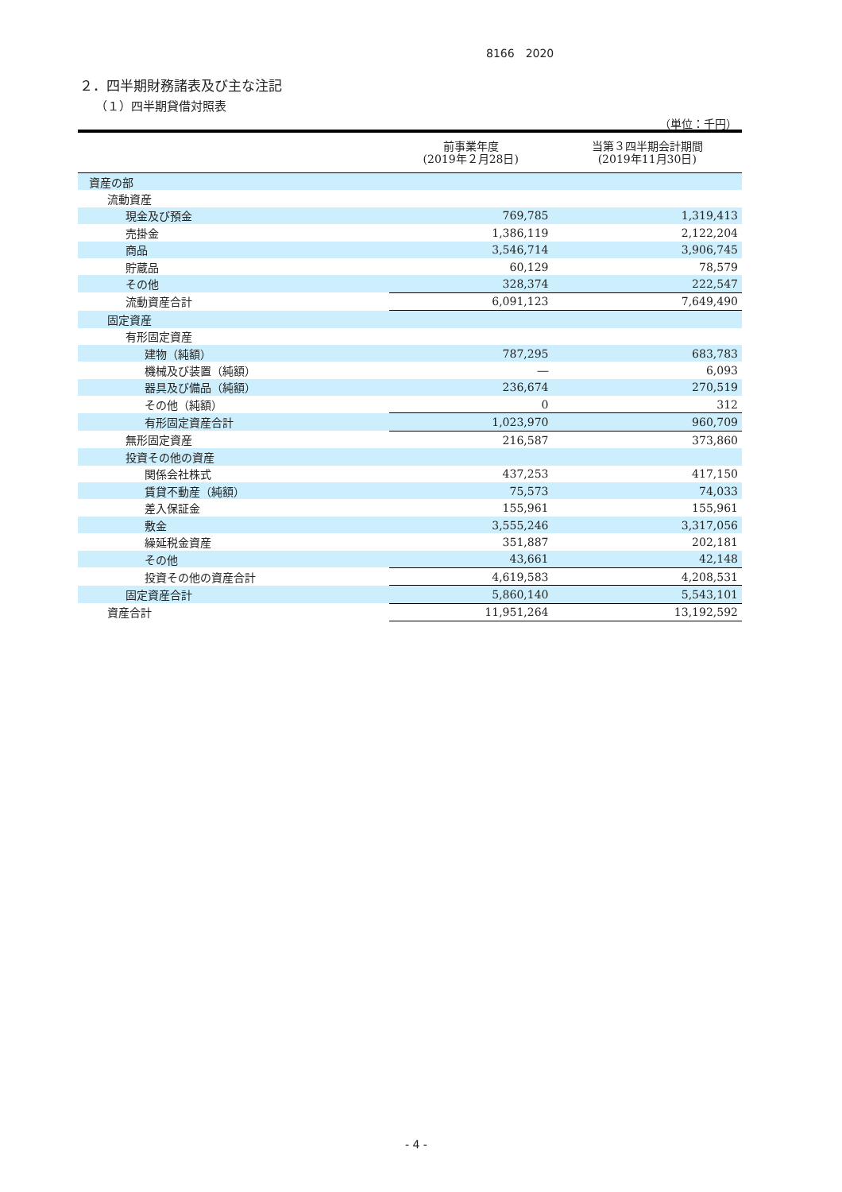8166　2020
２．四半期財務諸表及び主な注記
（１）四半期貸借対照表
（単位：千円）
| | 前事業年度 (2019年２月28日) | 当第３四半期会計期間 (2019年11月30日) |
| --- | --- | --- |
| 資産の部 | | |
| 流動資産 | | |
| 現金及び預金 | 769,785 | 1,319,413 |
| 売掛金 | 1,386,119 | 2,122,204 |
| 商品 | 3,546,714 | 3,906,745 |
| 貯蔵品 | 60,129 | 78,579 |
| その他 | 328,374 | 222,547 |
| 流動資産合計 | 6,091,123 | 7,649,490 |
| 固定資産 | | |
| 有形固定資産 | | |
| 建物（純額） | 787,295 | 683,783 |
| 機械及び装置（純額） | ― | 6,093 |
| 器具及び備品（純額） | 236,674 | 270,519 |
| その他（純額） | 0 | 312 |
| 有形固定資産合計 | 1,023,970 | 960,709 |
| 無形固定資産 | 216,587 | 373,860 |
| 投資その他の資産 | | |
| 関係会社株式 | 437,253 | 417,150 |
| 賃貸不動産（純額） | 75,573 | 74,033 |
| 差入保証金 | 155,961 | 155,961 |
| 敷金 | 3,555,246 | 3,317,056 |
| 繰延税金資産 | 351,887 | 202,181 |
| その他 | 43,661 | 42,148 |
| 投資その他の資産合計 | 4,619,583 | 4,208,531 |
| 固定資産合計 | 5,860,140 | 5,543,101 |
| 資産合計 | 11,951,264 | 13,192,592 |
- 4 -